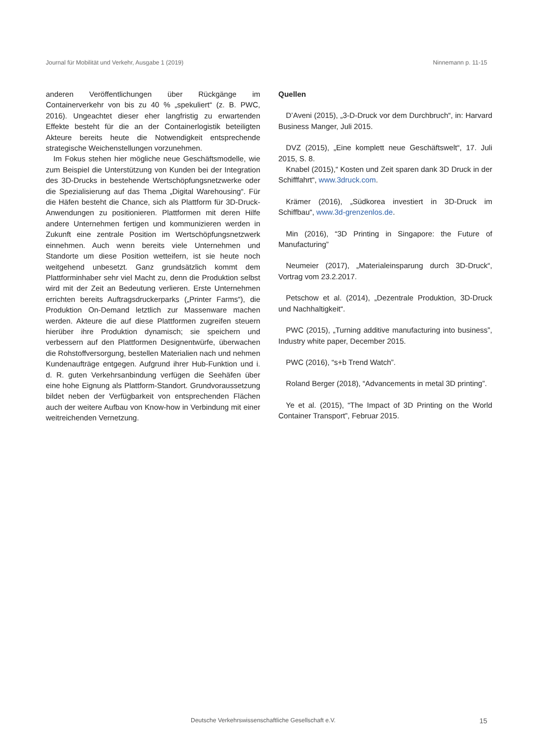Journal für Mobilität und Verkehr, Ausgabe 1 (2019) Ninnemann p. 11-15
anderen Veröffentlichungen über Rückgänge im Containerverkehr von bis zu 40 % „spekuliert“ (z. B. PWC, 2016). Ungeachtet dieser eher langfristig zu erwartenden Effekte besteht für die an der Containerlogistik beteiligten Akteure bereits heute die Notwendigkeit entsprechende strategische Weichenstellungen vorzunehmen.
Im Fokus stehen hier mögliche neue Geschäftsmodelle, wie zum Beispiel die Unterstützung von Kunden bei der Integration des 3D-Drucks in bestehende Wertschöpfungsnetzwerke oder die Spezialisierung auf das Thema „Digital Warehousing“. Für die Häfen besteht die Chance, sich als Plattform für 3D-Druck-Anwendungen zu positionieren. Plattformen mit deren Hilfe andere Unternehmen fertigen und kommunizieren werden in Zukunft eine zentrale Position im Wertschöpfungsnetzwerk einnehmen. Auch wenn bereits viele Unternehmen und Standorte um diese Position wetteifern, ist sie heute noch weitgehend unbesetzt. Ganz grundsätzlich kommt dem Plattforminhaber sehr viel Macht zu, denn die Produktion selbst wird mit der Zeit an Bedeutung verlieren. Erste Unternehmen errichten bereits Auftragsdruckerparks („Printer Farms“), die Produktion On-Demand letztlich zur Massenware machen werden. Akteure die auf diese Plattformen zugreifen steuern hierüber ihre Produktion dynamisch; sie speichern und verbessern auf den Plattformen Designentwürfe, überwachen die Rohstoffversorgung, bestellen Materialien nach und nehmen Kundenaufträge entgegen. Aufgrund ihrer Hub-Funktion und i. d. R. guten Verkehrsanbindung verfügen die Seehäfen über eine hohe Eignung als Plattform-Standort. Grundvoraussetzung bildet neben der Verfügbarkeit von entsprechenden Flächen auch der weitere Aufbau von Know-how in Verbindung mit einer weitreichenden Vernetzung.
Quellen
D’Aveni (2015), „3-D-Druck vor dem Durchbruch“, in: Harvard Business Manger, Juli 2015.
DVZ (2015), „Eine komplett neue Geschäftswelt“, 17. Juli 2015, S. 8.
Knabel (2015),“ Kosten und Zeit sparen dank 3D Druck in der Schifffahrt“, www.3druck.com.
Krämer (2016), „Südkorea investiert in 3D-Druck im Schiffbau“, www.3d-grenzenlos.de.
Min (2016), “3D Printing in Singapore: the Future of Manufacturing”
Neumeier (2017), „Materialeinsparung durch 3D-Druck“, Vortrag vom 23.2.2017.
Petschow et al. (2014), „Dezentrale Produktion, 3D-Druck und Nachhaltigkeit“.
PWC (2015), „Turning additive manufacturing into business”, Industry white paper, December 2015.
PWC (2016), “s+b Trend Watch”.
Roland Berger (2018), “Advancements in metal 3D printing”.
Ye et al. (2015), “The Impact of 3D Printing on the World Container Transport”, Februar 2015.
Deutsche Verkehrswissenschaftliche Gesellschaft e.V. 15